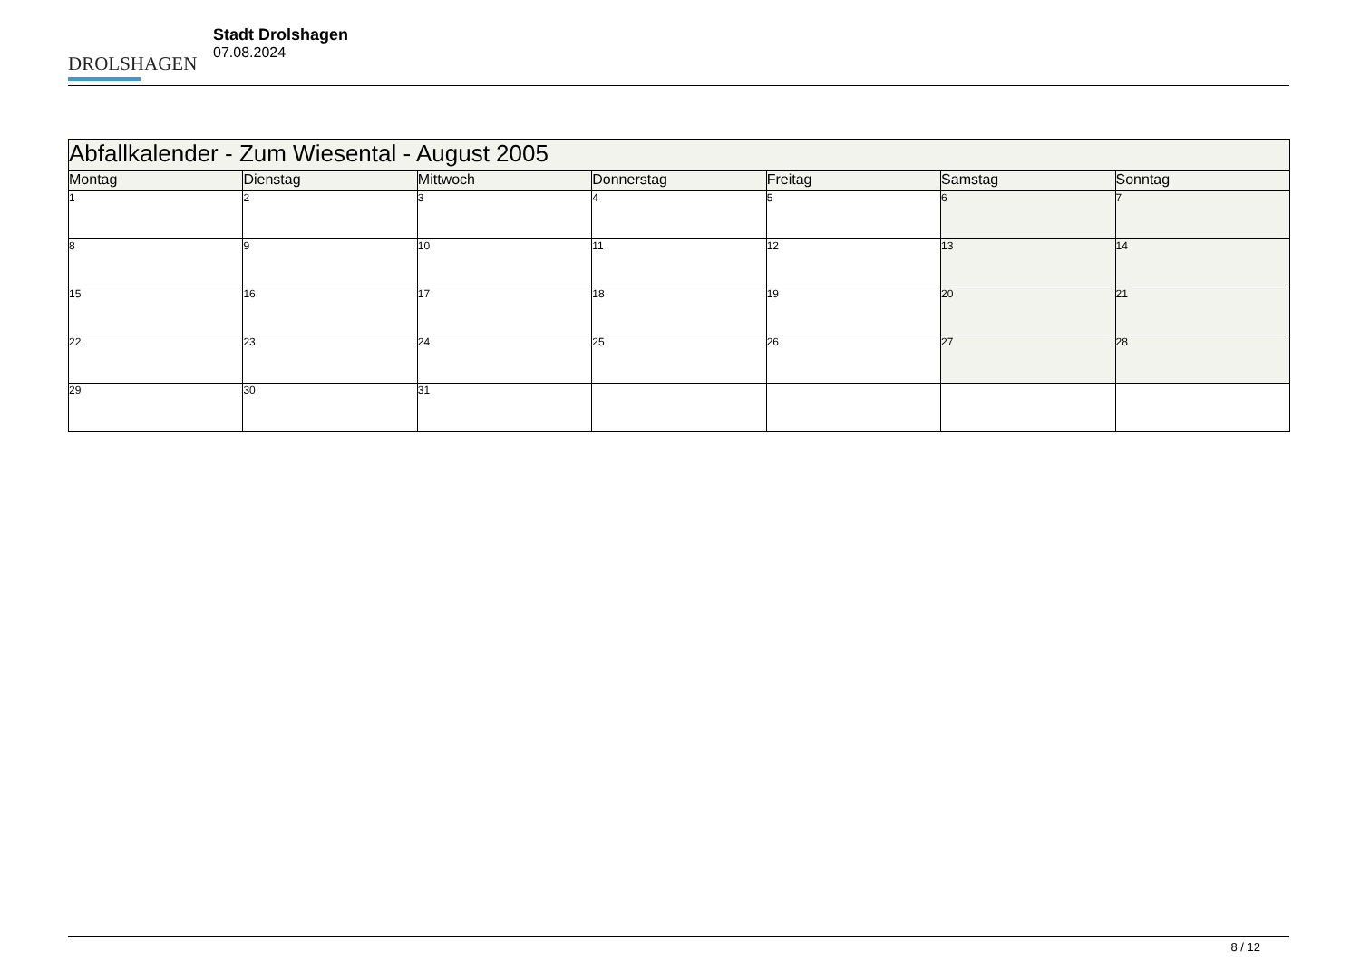DROLSHAGEN
Stadt Drolshagen
07.08.2024
| Abfallkalender - Zum Wiesental - August 2005 | | | | | | |
| --- | --- | --- | --- | --- | --- | --- |
| Montag | Dienstag | Mittwoch | Donnerstag | Freitag | Samstag | Sonntag |
| 1 | 2 | 3 | 4 | 5 | 6 | 7 |
| 8 | 9 | 10 | 11 | 12 | 13 | 14 |
| 15 | 16 | 17 | 18 | 19 | 20 | 21 |
| 22 | 23 | 24 | 25 | 26 | 27 | 28 |
| 29 | 30 | 31 | | | | |
8 / 12